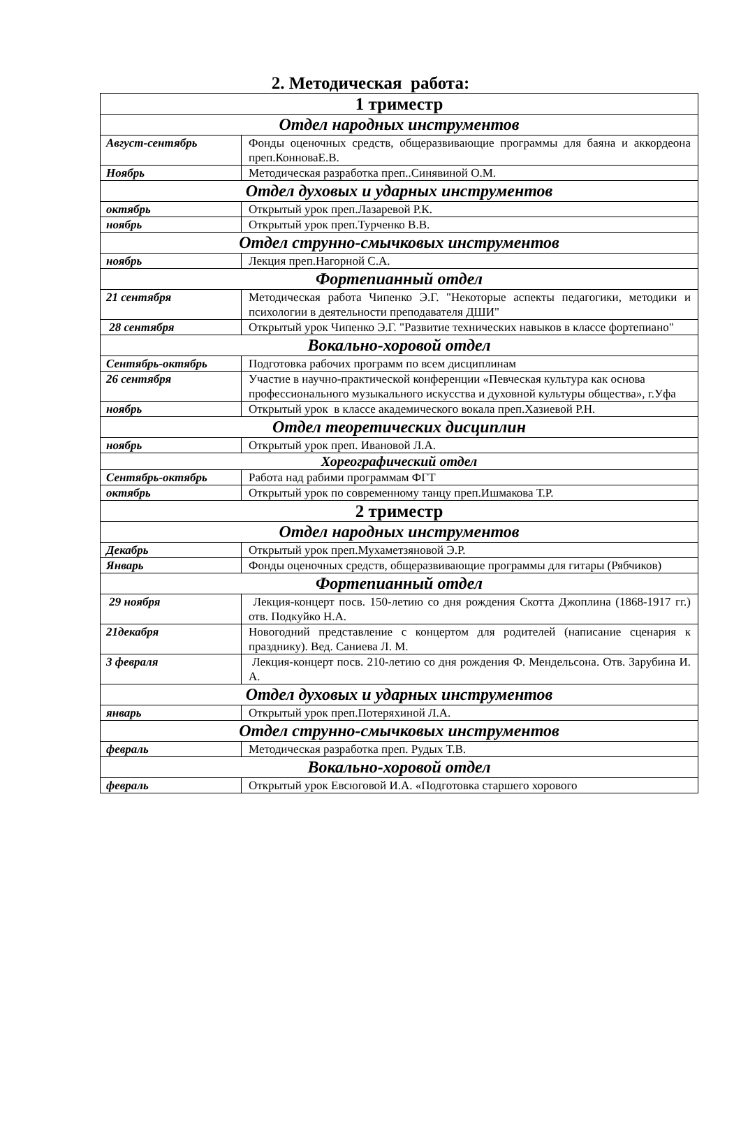2. Методическая работа:
| 1 триместр | |
| Отдел народных инструментов | |
| Август-сентябрь | Фонды оценочных средств, общеразвивающие программы для баяна и аккордеона преп.КонноваЕ.В. |
| Ноябрь | Методическая разработка преп..Синявиной О.М. |
| Отдел духовых и ударных инструментов | |
| октябрь | Открытый урок преп.Лазаревой Р.К. |
| ноябрь | Открытый урок преп.Турченко В.В. |
| Отдел струнно-смычковых инструментов | |
| ноябрь | Лекция преп.Нагорной С.А. |
| Фортепианный отдел | |
| 21 сентября | Методическая работа Чипенко Э.Г. "Некоторые аспекты педагогики, методики и психологии в деятельности преподавателя ДШИ" |
| 28 сентября | Открытый урок Чипенко Э.Г. "Развитие технических навыков в классе фортепиано" |
| Вокально-хоровой отдел | |
| Сентябрь-октябрь | Подготовка рабочих программ по всем дисциплинам |
| 26 сентября | Участие в научно-практической конференции «Певческая культура как основа профессионального музыкального искусства и духовной культуры общества», г.Уфа |
| ноябрь | Открытый урок в классе академического вокала преп.Хазиевой Р.Н. |
| Отдел теоретических дисциплин | |
| ноябрь | Открытый урок преп. Ивановой Л.А. |
| Хореографический отдел | |
| Сентябрь-октябрь | Работа над рабими программам ФГТ |
| октябрь | Открытый урок по современному танцу преп.Ишмакова Т.Р. |
| 2 триместр | |
| Отдел народных инструментов | |
| Декабрь | Открытый урок преп.Мухаметзяновой Э.Р. |
| Январь | Фонды оценочных средств, общеразвивающие программы для гитары (Рябчиков) |
| Фортепианный отдел | |
| 29 ноября | Лекция-концерт посв. 150-летию со дня рождения Скотта Джоплина (1868-1917 гг.) отв. Подкуйко Н.А. |
| 21декабря | Новогодний представление с концертом для родителей (написание сценария к празднику). Вед. Саниева Л. М. |
| 3 февраля | Лекция-концерт посв. 210-летию со дня рождения Ф. Мендельсона. Отв. Зарубина И. А. |
| Отдел духовых и ударных инструментов | |
| январь | Открытый урок преп.Потеряхиной Л.А. |
| Отдел струнно-смычковых инструментов | |
| февраль | Методическая разработка преп. Рудых Т.В. |
| Вокально-хоровой отдел | |
| февраль | Открытый урок Евсюговой И.А. «Подготовка старшего хорового |